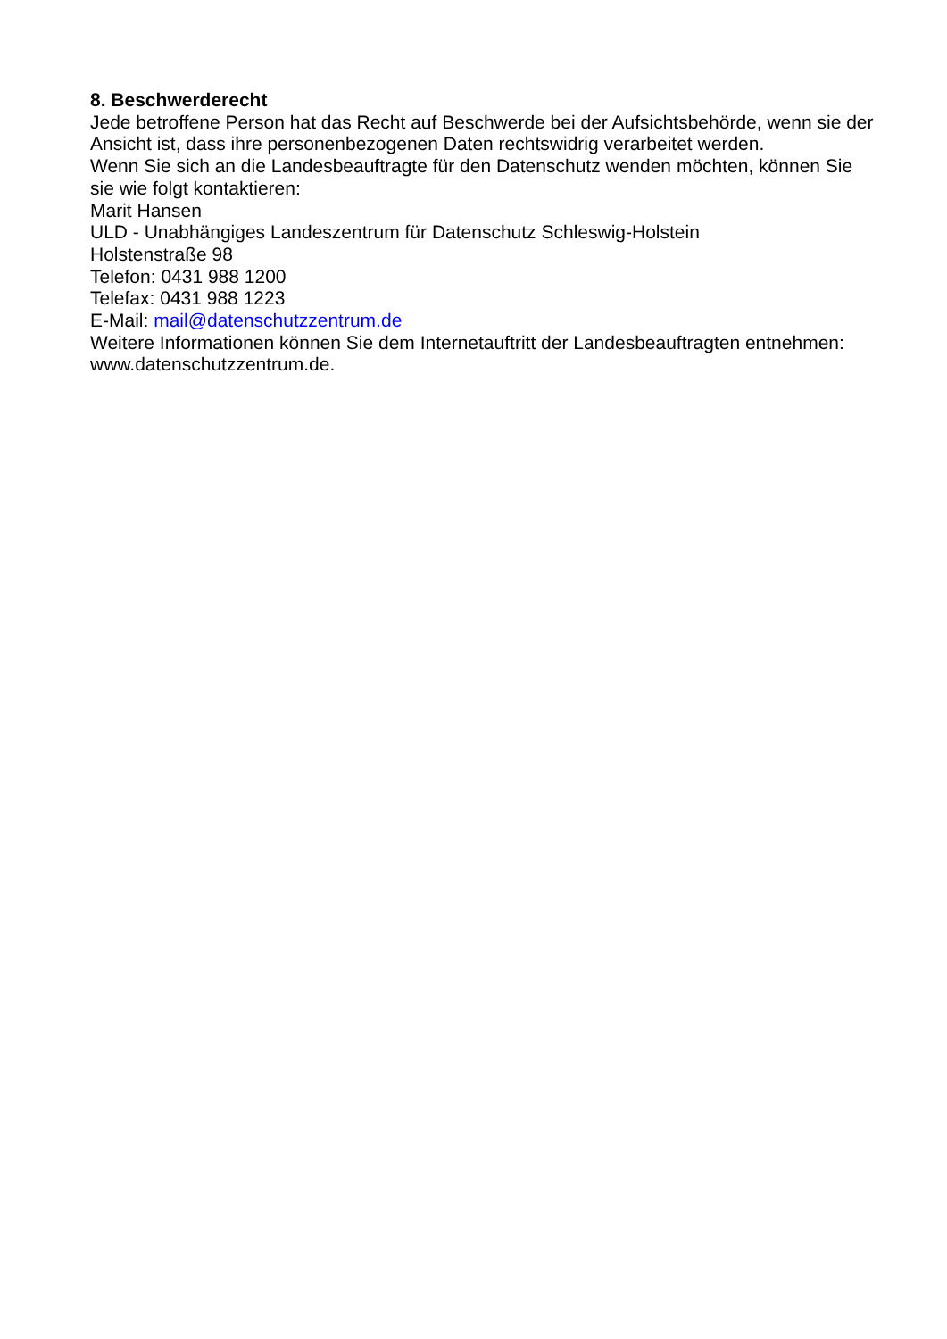8. Beschwerderecht
Jede betroffene Person hat das Recht auf Beschwerde bei der Aufsichtsbehörde, wenn sie der Ansicht ist, dass ihre personenbezogenen Daten rechtswidrig verarbeitet werden.
Wenn Sie sich an die Landesbeauftragte für den Datenschutz wenden möchten, können Sie sie wie folgt kontaktieren:
Marit Hansen
ULD - Unabhängiges Landeszentrum für Datenschutz Schleswig-Holstein
Holstenstraße 98
Telefon: 0431 988 1200
Telefax: 0431 988 1223
E-Mail: mail@datenschutzzentrum.de
Weitere Informationen können Sie dem Internetauftritt der Landesbeauftragten entnehmen: www.datenschutzzentrum.de.